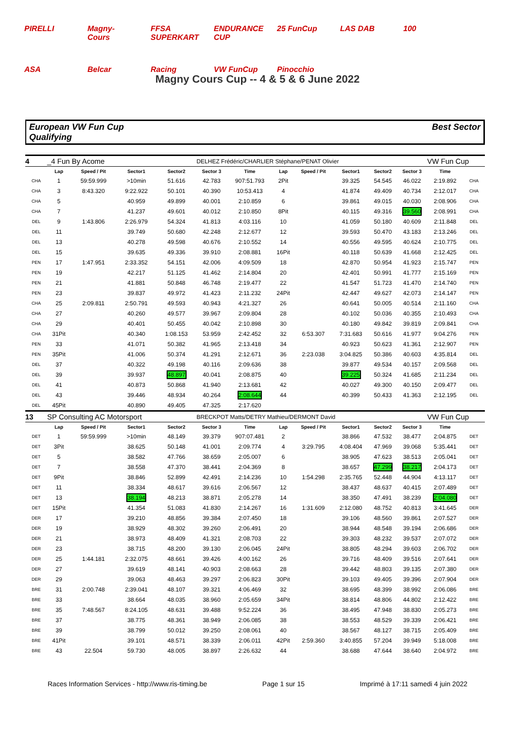PIRELLI Magny-Cours FFSA SUPERKART ENDURANCE CUP 25 FunCup LAS DAB 100 ASA Belcar Racing VW FunCup Pinocchio
Magny Cours Cup -- 4 & 5 & 6 June 2022
European VW Fun Cup
Qualifying
Best Sector
| 4 | _4 Fun By Acome | | | | DELHEZ Frédéric/CHARLIER Stéphane/PENAT Olivier | | | | | | | VW Fun Cup | |
| | Lap | Speed / Pit | Sector1 | Sector2 | Sector 3 | Time | Lap | Speed / Pit | Sector1 | Sector2 | Sector 3 | Time | |
| CHA | 1 | 59:59.999 | >10min | 51.616 | 42.783 | 907:51.793 | 2Pit | | 39.325 | 54.545 | 46.022 | 2:19.892 | CHA |
| CHA | 3 | 8:43.320 | 9:22.922 | 50.101 | 40.390 | 10:53.413 | 4 | | 41.874 | 49.409 | 40.734 | 2:12.017 | CHA |
| CHA | 5 | | 40.959 | 49.899 | 40.001 | 2:10.859 | 6 | | 39.861 | 49.015 | 40.030 | 2:08.906 | CHA |
| CHA | 7 | | 41.237 | 49.601 | 40.012 | 2:10.850 | 8Pit | | 40.115 | 49.316 | 39.560 | 2:08.991 | CHA |
| DEL | 9 | 1:43.806 | 2:26.979 | 54.324 | 41.813 | 4:03.116 | 10 | | 41.059 | 50.180 | 40.609 | 2:11.848 | DEL |
| DEL | 11 | | 39.749 | 50.680 | 42.248 | 2:12.677 | 12 | | 39.593 | 50.470 | 43.183 | 2:13.246 | DEL |
| DEL | 13 | | 40.278 | 49.598 | 40.676 | 2:10.552 | 14 | | 40.556 | 49.595 | 40.624 | 2:10.775 | DEL |
| DEL | 15 | | 39.635 | 49.336 | 39.910 | 2:08.881 | 16Pit | | 40.118 | 50.639 | 41.668 | 2:12.425 | DEL |
| PEN | 17 | 1:47.951 | 2:33.352 | 54.151 | 42.006 | 4:09.509 | 18 | | 42.870 | 50.954 | 41.923 | 2:15.747 | PEN |
| PEN | 19 | | 42.217 | 51.125 | 41.462 | 2:14.804 | 20 | | 42.401 | 50.991 | 41.777 | 2:15.169 | PEN |
| PEN | 21 | | 41.881 | 50.848 | 46.748 | 2:19.477 | 22 | | 41.547 | 51.723 | 41.470 | 2:14.740 | PEN |
| PEN | 23 | | 39.837 | 49.972 | 41.423 | 2:11.232 | 24Pit | | 42.447 | 49.627 | 42.073 | 2:14.147 | PEN |
| CHA | 25 | 2:09.811 | 2:50.791 | 49.593 | 40.943 | 4:21.327 | 26 | | 40.641 | 50.005 | 40.514 | 2:11.160 | CHA |
| CHA | 27 | | 40.260 | 49.577 | 39.967 | 2:09.804 | 28 | | 40.102 | 50.036 | 40.355 | 2:10.493 | CHA |
| CHA | 29 | | 40.401 | 50.455 | 40.042 | 2:10.898 | 30 | | 40.180 | 49.842 | 39.819 | 2:09.841 | CHA |
| CHA | 31Pit | | 40.340 | 1:08.153 | 53.959 | 2:42.452 | 32 | 6:53.307 | 7:31.683 | 50.616 | 41.977 | 9:04.276 | PEN |
| PEN | 33 | | 41.071 | 50.382 | 41.965 | 2:13.418 | 34 | | 40.923 | 50.623 | 41.361 | 2:12.907 | PEN |
| PEN | 35Pit | | 41.006 | 50.374 | 41.291 | 2:12.671 | 36 | 2:23.038 | 3:04.825 | 50.386 | 40.603 | 4:35.814 | DEL |
| DEL | 37 | | 40.322 | 49.198 | 40.116 | 2:09.636 | 38 | | 39.877 | 49.534 | 40.157 | 2:09.568 | DEL |
| DEL | 39 | | 39.937 | 48.897 | 40.041 | 2:08.875 | 40 | | 39.225 | 50.324 | 41.685 | 2:11.234 | DEL |
| DEL | 41 | | 40.873 | 50.868 | 41.940 | 2:13.681 | 42 | | 40.027 | 49.300 | 40.150 | 2:09.477 | DEL |
| DEL | 43 | | 39.446 | 48.934 | 40.264 | 2:08.644 | 44 | | 40.399 | 50.433 | 41.363 | 2:12.195 | DEL |
| DEL | 45Pit | | 40.890 | 49.405 | 47.325 | 2:17.620 | | | | | | | |
| 13 | SP Consulting AC Motorsport | | | | BRECKPOT Matts/DETRY Mathieu/DERMONT David | | | | | | | VW Fun Cup | |
| | Lap | Speed / Pit | Sector1 | Sector2 | Sector 3 | Time | Lap | Speed / Pit | Sector1 | Sector2 | Sector 3 | Time | |
| DET | 1 | 59:59.999 | >10min | 48.149 | 39.379 | 907:07.481 | 2 | | 38.866 | 47.532 | 38.477 | 2:04.875 | DET |
| DET | 3Pit | | 38.625 | 50.148 | 41.001 | 2:09.774 | 4 | 3:29.795 | 4:08.404 | 47.969 | 39.068 | 5:35.441 | DET |
| DET | 5 | | 38.582 | 47.766 | 38.659 | 2:05.007 | 6 | | 38.905 | 47.623 | 38.513 | 2:05.041 | DET |
| DET | 7 | | 38.558 | 47.370 | 38.441 | 2:04.369 | 8 | | 38.657 | 47.299 | 38.217 | 2:04.173 | DET |
| DET | 9Pit | | 38.846 | 52.899 | 42.491 | 2:14.236 | 10 | 1:54.298 | 2:35.765 | 52.448 | 44.904 | 4:13.117 | DET |
| DET | 11 | | 38.334 | 48.617 | 39.616 | 2:06.567 | 12 | | 38.437 | 48.637 | 40.415 | 2:07.489 | DET |
| DET | 13 | | 38.194 | 48.213 | 38.871 | 2:05.278 | 14 | | 38.350 | 47.491 | 38.239 | 2:04.080 | DET |
| DET | 15Pit | | 41.354 | 51.083 | 41.830 | 2:14.267 | 16 | 1:31.609 | 2:12.080 | 48.752 | 40.813 | 3:41.645 | DER |
| DER | 17 | | 39.210 | 48.856 | 39.384 | 2:07.450 | 18 | | 39.106 | 48.560 | 39.861 | 2:07.527 | DER |
| DER | 19 | | 38.929 | 48.302 | 39.260 | 2:06.491 | 20 | | 38.944 | 48.548 | 39.194 | 2:06.686 | DER |
| DER | 21 | | 38.973 | 48.409 | 41.321 | 2:08.703 | 22 | | 39.303 | 48.232 | 39.537 | 2:07.072 | DER |
| DER | 23 | | 38.715 | 48.200 | 39.130 | 2:06.045 | 24Pit | | 38.805 | 48.294 | 39.603 | 2:06.702 | DER |
| DER | 25 | 1:44.181 | 2:32.075 | 48.661 | 39.426 | 4:00.162 | 26 | | 39.716 | 48.409 | 39.516 | 2:07.641 | DER |
| DER | 27 | | 39.619 | 48.141 | 40.903 | 2:08.663 | 28 | | 39.442 | 48.803 | 39.135 | 2:07.380 | DER |
| DER | 29 | | 39.063 | 48.463 | 39.297 | 2:06.823 | 30Pit | | 39.103 | 49.405 | 39.396 | 2:07.904 | DER |
| BRE | 31 | 2:00.748 | 2:39.041 | 48.107 | 39.321 | 4:06.469 | 32 | | 38.695 | 48.399 | 38.992 | 2:06.086 | BRE |
| BRE | 33 | | 38.664 | 48.035 | 38.960 | 2:05.659 | 34Pit | | 38.814 | 48.806 | 44.802 | 2:12.422 | BRE |
| BRE | 35 | 7:48.567 | 8:24.105 | 48.631 | 39.488 | 9:52.224 | 36 | | 38.495 | 47.948 | 38.830 | 2:05.273 | BRE |
| BRE | 37 | | 38.775 | 48.361 | 38.949 | 2:06.085 | 38 | | 38.553 | 48.529 | 39.339 | 2:06.421 | BRE |
| BRE | 39 | | 38.799 | 50.012 | 39.250 | 2:08.061 | 40 | | 38.567 | 48.127 | 38.715 | 2:05.409 | BRE |
| BRE | 41Pit | | 39.101 | 48.571 | 38.339 | 2:06.011 | 42Pit | 2:59.360 | 3:40.855 | 57.204 | 39.949 | 5:18.008 | BRE |
| BRE | 43 | 22.504 | 59.730 | 48.005 | 38.897 | 2:26.632 | 44 | | 38.688 | 47.644 | 38.640 | 2:04.972 | BRE |
Races Information Services - http://www.ris-timing.be Page 1 sur 15 Imprimé à 17:11 samedi 4 juin 2022